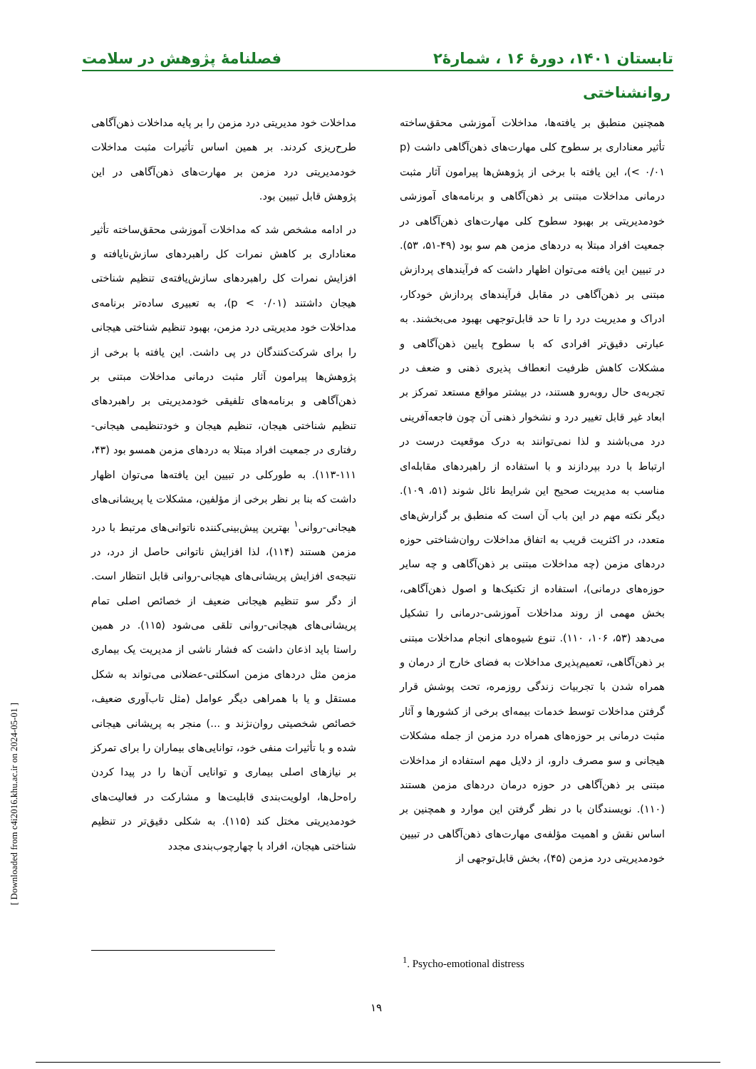تابستان ۱۴۰۱، دورۀ ۱۶ ، شمارۀ۲ فصلنامۀ پژوهش در سلامت
روانشناختی
همچنین منطبق بر یافته‌ها، مداخلات آموزشی محقق‌ساخته تأثیر معناداری بر سطوح کلی مهارت‌های ذهن‌آگاهی داشت (p < ۰/۰۱)، این یافته با برخی از پژوهش‌ها پیرامون آثار مثبت درمانی مداخلات مبتنی بر ذهن‌آگاهی و برنامه‌های آموزشی خودمدیریتی بر بهبود سطوح کلی مهارت‌های ذهن‌آگاهی در جمعیت افراد مبتلا به دردهای مزمن هم سو بود (۴۹-۵۱، ۵۳). در تبیین این یافته می‌توان اظهار داشت که فرآیندهای پردازش مبتنی بر ذهن‌آگاهی در مقابل فرآیندهای پردازش خودکار، ادراک و مدیریت درد را تا حد قابل‌توجهی بهبود می‌بخشند. به عبارتی دقیق‌تر افرادی که با سطوح پایین ذهن‌آگاهی و مشکلات کاهش ظرفیت انعطاف پذیری ذهنی و ضعف در تجربه‌ی حال روبه‌رو هستند، در بیشتر مواقع مستعد تمرکز بر ابعاد غیر قابل تغییر درد و نشخوار ذهنی آن چون فاجعه‌آفرینی درد می‌باشند و لذا نمی‌توانند به درک موقعیت درست در ارتباط با درد بپردازند و با استفاده از راهبردهای مقابله‌ای مناسب به مدیریت صحیح این شرایط نائل شوند (۵۱، ۱۰۹). دیگر نکته مهم در این باب آن است که منطبق بر گزارش‌های متعدد، در اکثریت قریب به اتفاق مداخلات روان‌شناختی حوزه دردهای مزمن (چه مداخلات مبتنی بر ذهن‌آگاهی و چه سایر حوزه‌های درمانی)، استفاده از تکنیک‌ها و اصول ذهن‌آگاهی، بخش مهمی از روند مداخلات آموزشی-درمانی را تشکیل می‌دهد (۵۳، ۱۰۶، ۱۱۰). تنوع شیوه‌های انجام مداخلات مبتنی بر ذهن‌آگاهی، تعمیم‌پذیری مداخلات به فضای خارج از درمان و همراه شدن با تجربیات زندگی روزمره، تحت پوشش قرار گرفتن مداخلات توسط خدمات بیمه‌ای برخی از کشورها و آثار مثبت درمانی بر حوزه‌های همراه درد مزمن از جمله مشکلات هیجانی و سو مصرف دارو، از دلایل مهم استفاده از مداخلات مبتنی بر ذهن‌آگاهی در حوزه درمان دردهای مزمن هستند (۱۱۰). نویسندگان با در نظر گرفتن این موارد و همچنین بر اساس نقش و اهمیت مؤلفه‌ی مهارت‌های ذهن‌آگاهی در تبیین خودمدیریتی درد مزمن (۴۵)، بخش قابل‌توجهی از
مداخلات خود مدیریتی درد مزمن را بر پایه مداخلات ذهن‌آگاهی طرح‌ریزی کردند. بر همین اساس تأثیرات مثبت مداخلات خودمدیریتی درد مزمن بر مهارت‌های ذهن‌آگاهی در این پژوهش قابل تبیین بود.
در ادامه مشخص شد که مداخلات آموزشی محقق‌ساخته تأثیر معناداری بر کاهش نمرات کل راهبردهای سازش‌نایافته و افزایش نمرات کل راهبردهای سازش‌یافته‌ی تنظیم شناختی هیجان داشتند (p < ۰/۰۱)، به تعبیری ساده‌تر برنامه‌ی مداخلات خود مدیریتی درد مزمن، بهبود تنظیم شناختی هیجانی را برای شرکت‌کنندگان در پی داشت. این یافته با برخی از پژوهش‌ها پیرامون آثار مثبت درمانی مداخلات مبتنی بر ذهن‌آگاهی و برنامه‌های تلفیقی خودمدیریتی بر راهبردهای تنظیم شناختی هیجان، تنظیم هیجان و خودتنظیمی هیجانی-رفتاری در جمعیت افراد مبتلا به دردهای مزمن همسو بود (۴۳، ۱۱۱-۱۱۳). به طورکلی در تبیین این یافته‌ها می‌توان اظهار داشت که بنا بر نظر برخی از مؤلفین، مشکلات یا پریشانی‌های هیجانی-روانی<sup>۱</sup> بهترین پیش‌بینی‌کننده ناتوانی‌های مرتبط با درد مزمن هستند (۱۱۴)، لذا افزایش ناتوانی حاصل از درد، در نتیجه‌ی افزایش پریشانی‌های هیجانی-روانی قابل انتظار است. از دگر سو تنظیم هیجانی ضعیف از خصائص اصلی تمام پریشانی‌های هیجانی-روانی تلقی می‌شود (۱۱۵). در همین راستا باید اذعان داشت که فشار ناشی از مدیریت یک بیماری مزمن مثل دردهای مزمن اسکلتی-عضلانی می‌تواند به شکل مستقل و یا با همراهی دیگر عوامل (مثل تاب‌آوری ضعیف، خصائص شخصیتی روان‌نژند و ...) منجر به پریشانی هیجانی شده و با تأثیرات منفی خود، توانایی‌های بیماران را برای تمرکز بر نیازهای اصلی بیماری و توانایی آن‌ها را در پیدا کردن راه‌حل‌ها، اولویت‌بندی قابلیت‌ها و مشارکت در فعالیت‌های خودمدیریتی مختل کند (۱۱۵). به شکلی دقیق‌تر در تنظیم شناختی هیجان، افراد با چهارچوب‌بندی مجدد
<sup>1</sup>. Psycho-emotional distress
۱۹
[ Downloaded from c4i2016.khu.ac.ir on 2024-05-01 ]